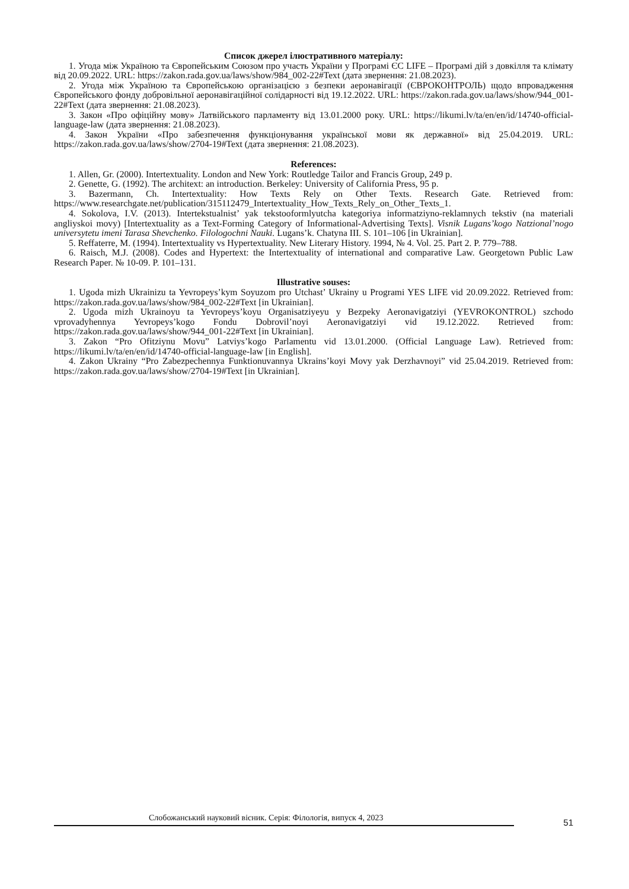Список джерел ілюстративного матеріалу:
1. Угода між Україною та Європейським Союзом про участь України у Програмі ЄС LIFE – Програмі дій з довкілля та клімату від 20.09.2022. URL: https://zakon.rada.gov.ua/laws/show/984_002-22#Text (дата звернення: 21.08.2023).
2. Угода між Україною та Європейською організацією з безпеки аеронавігації (ЄВРОКОНТРОЛЬ) щодо впровадження Європейського фонду добровільної аеронавігаційної солідарності від 19.12.2022. URL: https://zakon.rada.gov.ua/laws/show/944_001-22#Text (дата звернення: 21.08.2023).
3. Закон «Про офіційну мову» Латвійського парламенту від 13.01.2000 року. URL: https://likumi.lv/ta/en/en/id/14740-official-language-law (дата звернення: 21.08.2023).
4. Закон України «Про забезпечення функціонування української мови як державної» від 25.04.2019. URL: https://zakon.rada.gov.ua/laws/show/2704-19#Text (дата звернення: 21.08.2023).
References:
1. Allen, Gr. (2000). Intertextuality. London and New York: Routledge Tailor and Francis Group, 249 p.
2. Genette, G. (1992). The architext: an introduction. Berkeley: University of California Press, 95 p.
3. Bazermann, Ch. Intertextuality: How Texts Rely on Other Texts. Research Gate. Retrieved from: https://www.researchgate.net/publication/315112479_Intertextuality_How_Texts_Rely_on_Other_Texts_1.
4. Sokolova, I.V. (2013). Intertekstualnist’ yak tekstooformlyutcha kategoriya informatziyno-reklamnych tekstiv (na materiali angliyskoi movy) [Intertextuality as a Text-Forming Category of Informational-Advertising Texts]. Visnik Lugans’kogo Natzional’nogo universytetu imeni Tarasa Shevchenko. Filologochni Nauki. Lugans’k. Chatyna III. S. 101–106 [in Ukrainian].
5. Reffaterre, M. (1994). Intertextuality vs Hypertextuality. New Literary History. 1994, № 4. Vol. 25. Part 2. P. 779–788.
6. Raisch, M.J. (2008). Codes and Hypertext: the Intertextuality of international and comparative Law. Georgetown Public Law Research Paper. № 10-09. P. 101–131.
Illustrative souses:
1. Ugoda mizh Ukrainizu ta Yevropeys’kym Soyuzom pro Utchast’ Ukrainy u Programi YES LIFE vid 20.09.2022. Retrieved from: https://zakon.rada.gov.ua/laws/show/984_002-22#Text [in Ukrainian].
2. Ugoda mizh Ukrainoyu ta Yevropeys’koyu Organisatziyeyu y Bezpeky Aeronavigatziyi (YEVROKONTROL) szchodo vprovadyhennya Yevropeys’kogo Fondu Dobrovil’noyi Aeronavigatziyi vid 19.12.2022. Retrieved from: https://zakon.rada.gov.ua/laws/show/944_001-22#Text [in Ukrainian].
3. Zakon “Pro Ofitziynu Movu” Latviys’kogo Parlamentu vid 13.01.2000. (Official Language Law). Retrieved from: https://likumi.lv/ta/en/en/id/14740-official-language-law [in English].
4. Zakon Ukrainy “Pro Zabezpechennya Funktionuvannya Ukrains’koyi Movy yak Derzhavnoyi” vid 25.04.2019. Retrieved from: https://zakon.rada.gov.ua/laws/show/2704-19#Text [in Ukrainian].
Слобожанський науковий вісник. Серія: Філологія, випуск 4, 2023
51